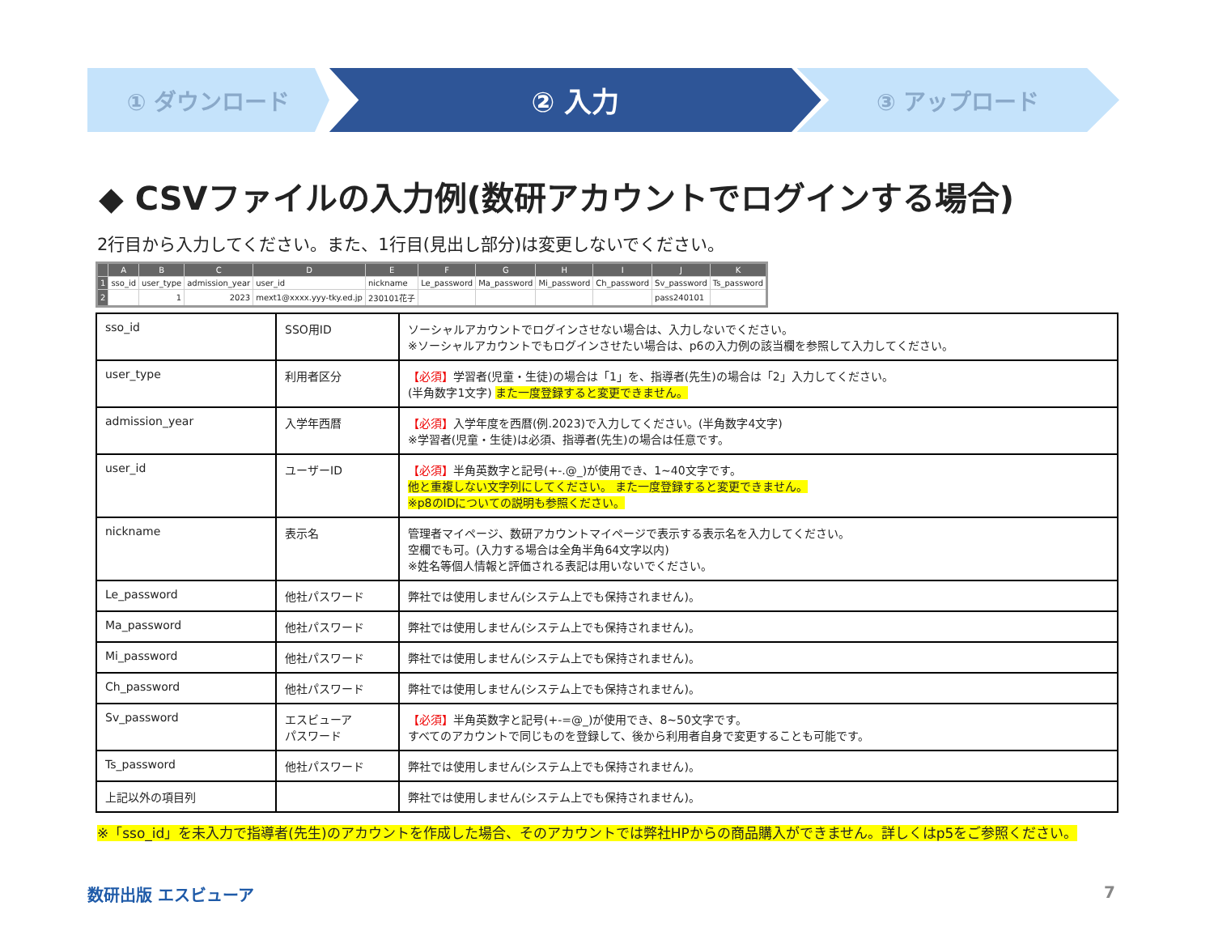① ダウンロード
② 入力
③ アップロード
◆ CSVファイルの入力例(数研アカウントでログインする場合)
2行目から入力してください。また、1行目(見出し部分)は変更しないでください。
| | A | B | C | D | E | F | G | H | I | J | K |
| --- | --- | --- | --- | --- | --- | --- | --- | --- | --- | --- | --- |
| 1 | sso_id | user_type | admission_year | user_id | nickname | Le_password | Ma_password | Mi_password | Ch_password | Sv_password | Ts_password |
| 2 | | 1 | 2023 | mext1@xxxx.yyy-tky.ed.jp | 230101花子 | | | | | pass240101 | |
| sso_id | SSO用ID | ソーシャルアカウントでログインさせない場合は、入力しないでください。 ※ソーシャルアカウントでもログインさせたい場合は、p6の入力例の該当欄を参照して入力してください。 |
| user_type | 利用者区分 | 【必須】 学習者(児童・生徒)の場合は「1」を、指導者(先生)の場合は「2」入力してください。 (半角数字1文字) また一度登録すると変更できません。 |
| admission_year | 入学年西暦 | 【必須】 入学年度を西暦(例.2023)で入力してください。(半角数字4文字) ※学習者(児童・生徒)は必須、指導者(先生)の場合は任意です。 |
| user_id | ユーザーID | 【必須】 半角英数字と記号(+-.@_)が使用でき、1~40文字です。 他と重複しない文字列にしてください。 また一度登録すると変更できません。 ※p8のIDについての説明も参照ください。 |
| nickname | 表示名 | 管理者マイページ、数研アカウントマイページで表示する表示名を入力してください。 空欄でも可。(入力する場合は全角半角64文字以内) ※姓名等個人情報と評価される表記は用いないでください。 |
| Le_password | 他社パスワード | 弊社では使用しません(システム上でも保持されません)。 |
| Ma_password | 他社パスワード | 弊社では使用しません(システム上でも保持されません)。 |
| Mi_password | 他社パスワード | 弊社では使用しません(システム上でも保持されません)。 |
| Ch_password | 他社パスワード | 弊社では使用しません(システム上でも保持されません)。 |
| Sv_password | エスビューア パスワード | 【必須】 半角英数字と記号(+-=@_)が使用でき、8~50文字です。 すべてのアカウントで同じものを登録して、後から利用者自身で変更することも可能です。 |
| Ts_password | 他社パスワード | 弊社では使用しません(システム上でも保持されません)。 |
| 上記以外の項目列 | | 弊社では使用しません(システム上でも保持されません)。 |
※「sso_id」を未入力で指導者(先生)のアカウントを作成した場合、そのアカウントでは弊社HPからの商品購入ができません。詳しくはp5をご参照ください。
数研出版 エスビューア 7